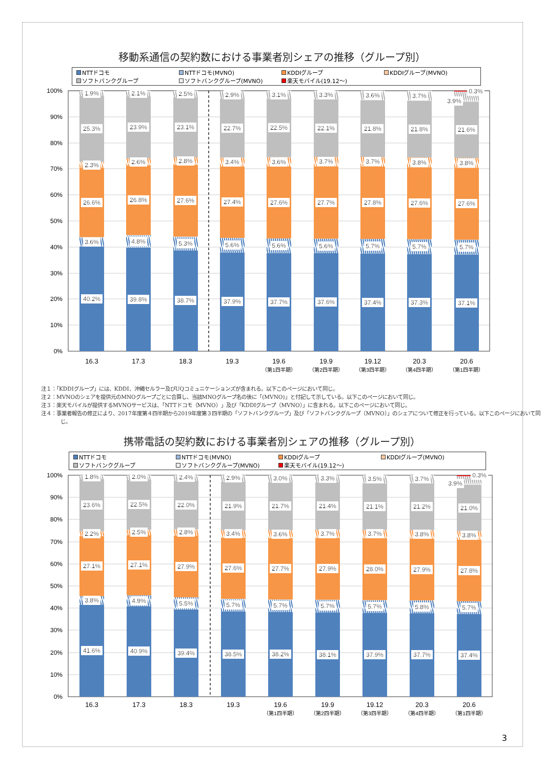移動系通信の契約数における事業者別シェアの推移（グループ別）
NTTドコモ NTTドコモ(MVNO) KDDIグループ KDDIグループ(MVNO) ソフトバンクグループ ソフトバンクグループ(MVNO) 楽天モバイル(19.12～)
100%
90%
80%
70%
60%
50%
40%
30%
20%
10%
0%
40.2%
3.6%
26.6%
2.3%
25.3%
1.9%
39.8%
4.8%
26.8%
2.6%
23.9%
2.1%
38.7%
5.3%
27.6%
2.8%
23.1%
2.5%
37.9%
5.6%
27.4%
3.4%
22.7%
2.9%
37.7%
5.6%
27.6%
3.6%
22.5%
3.1%
37.6%
5.6%
27.7%
3.7%
22.1%
3.3%
37.4%
5.7%
27.8%
3.7%
21.8%
3.6%
37.3%
5.7%
27.6%
3.8%
21.8%
3.7%
37.1%
5.7%
27.6%
3.8%
21.6%
3.9%
0.3%
16.3
17.3
18.3
19.3
19.6
19.9
19.12
20.3
20.6
（第1四半期）
（第2四半期）
（第3四半期）
（第4四半期）
（第1四半期）
注１：「KDDIグループ」には、KDDI、沖縄セルラー及びUQコミュニケーションズが含まれる。以下このページにおいて同じ。
注２：MVNOのシェアを提供元のMNOグループごとに合算し、当該MNOグループ名の後に「(MVNO)」と付記して示している。以下このページにおいて同じ。
注３：楽天モバイルが提供するMVNOサービスは、「NTTドコモ（MVNO）」及び「KDDIグループ（MVNO）」に含まれる。以下このページにおいて同じ。
注４：事業者報告の修正により、2017年度第４四半期から2019年度第３四半期の「ソフトバンクグループ」及び「ソフトバンクグループ（MVNO）」のシェアについて修正を行っている。以下このページにおいて同じ。
携帯電話の契約数における事業者別シェアの推移（グループ別）
NTTドコモ NTTドコモ(MVNO) KDDIグループ KDDIグループ(MVNO) ソフトバンクグループ ソフトバンクグループ(MVNO) 楽天モバイル(19.12～)
100%
90%
80%
70%
60%
50%
40%
30%
20%
10%
0%
41.6%
3.8%
27.1%
2.2%
23.6%
1.8%
40.9%
4.9%
27.1%
2.5%
22.5%
2.0%
39.4%
5.5%
27.9%
2.8%
22.0%
2.4%
38.5%
5.7%
27.6%
3.4%
21.9%
2.9%
38.2%
5.7%
27.7%
3.6%
21.7%
3.0%
38.1%
5.7%
27.9%
3.7%
21.4%
3.3%
37.9%
5.7%
28.0%
3.7%
21.1%
3.5%
37.7%
5.8%
27.9%
3.8%
21.2%
3.7%
37.4%
5.7%
27.8%
3.8%
21.0%
3.9%
0.3%
16.3
17.3
18.3
19.3
19.6
19.9
19.12
20.3
20.6
（第1四半期）
（第2四半期）
（第3四半期）
（第4四半期）
（第1四半期）
3